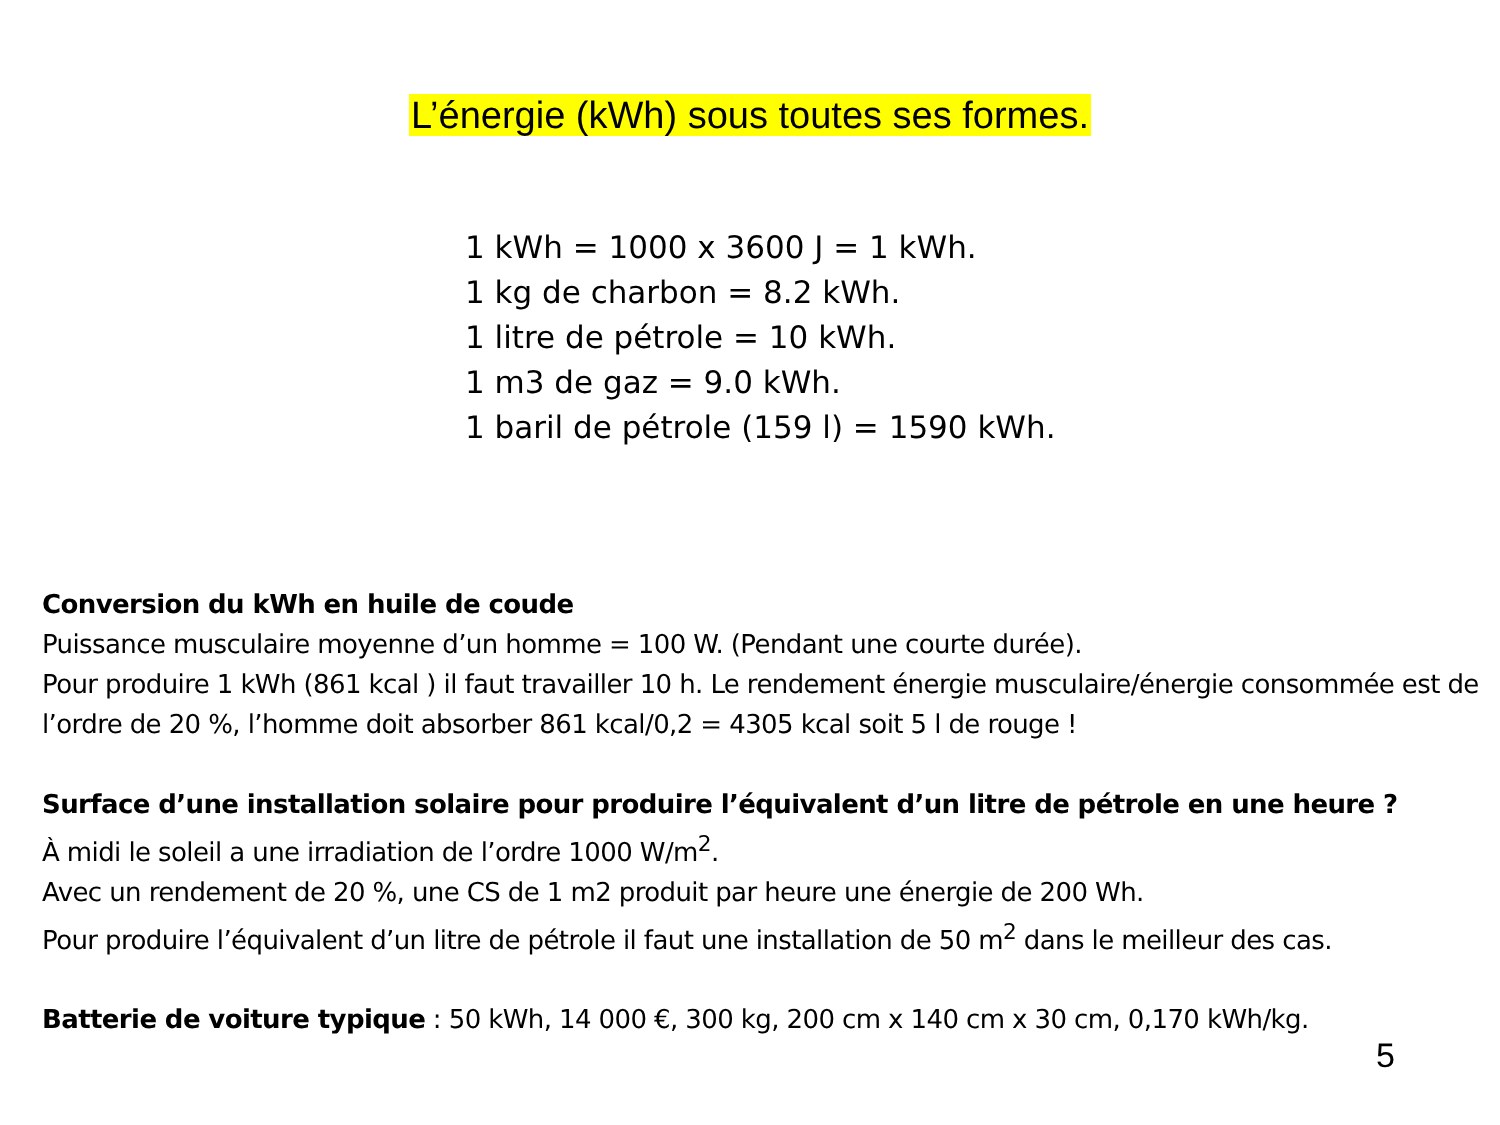L’énergie (kWh) sous toutes ses formes.
1 kWh = 1000 x 3600 J = 1 kWh.
1 kg de charbon = 8.2 kWh.
1 litre de pétrole = 10 kWh.
1 m3 de gaz = 9.0 kWh.
1 baril de pétrole (159 l) = 1590 kWh.
Conversion du kWh en huile de coude
Puissance musculaire moyenne d’un homme = 100 W. (Pendant une courte durée).
Pour produire 1 kWh (861 kcal ) il faut travailler 10 h. Le rendement énergie musculaire/énergie consommée est de l’ordre de 20 %, l’homme doit absorber 861 kcal/0,2 = 4305 kcal soit 5 l de rouge !
Surface d’une installation solaire pour produire l’équivalent d’un litre de pétrole en une heure ?
À midi le soleil a une irradiation de l’ordre 1000 W/m<sup>2</sup>.
Avec un rendement de 20 %, une CS de 1 m2 produit par heure une énergie de 200 Wh.
Pour produire l’équivalent d’un litre de pétrole il faut une installation de 50 m<sup>2</sup> dans le meilleur des cas.
Batterie de voiture typique : 50 kWh, 14 000 €, 300 kg, 200 cm x 140 cm x 30 cm, 0,170 kWh/kg.
5